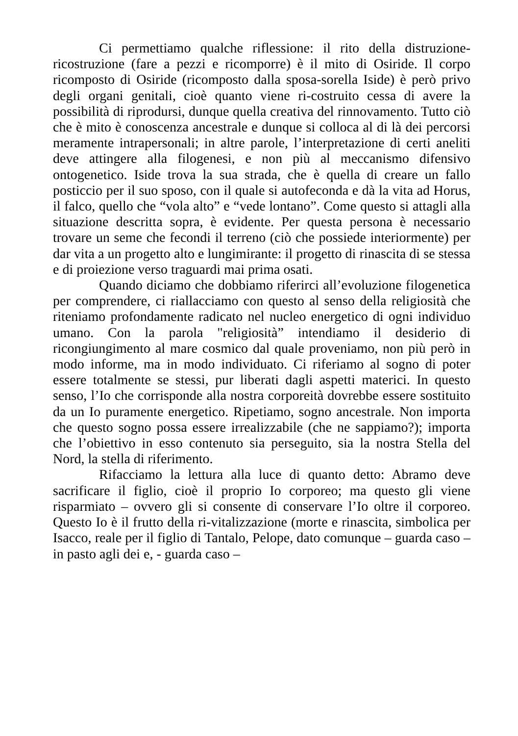Ci permettiamo qualche riflessione: il rito della distruzione-ricostruzione (fare a pezzi e ricomporre) è il mito di Osiride. Il corpo ricomposto di Osiride (ricomposto dalla sposa-sorella Iside) è però privo degli organi genitali, cioè quanto viene ri-costruito cessa di avere la possibilità di riprodursi, dunque quella creativa del rinnovamento. Tutto ciò che è mito è conoscenza ancestrale e dunque si colloca al di là dei percorsi meramente intrapersonali; in altre parole, l’interpretazione di certi aneliti deve attingere alla filogenesi, e non più al meccanismo difensivo ontogenetico. Iside trova la sua strada, che è quella di creare un fallo posticcio per il suo sposo, con il quale si autofeconda e dà la vita ad Horus, il falco, quello che “vola alto” e “vede lontano”. Come questo si attagli alla situazione descritta sopra, è evidente. Per questa persona è necessario trovare un seme che fecondi il terreno (ciò che possiede interiormente) per dar vita a un progetto alto e lungimirante: il progetto di rinascita di se stessa e di proiezione verso traguardi mai prima osati.
Quando diciamo che dobbiamo riferirci all’evoluzione filogenetica per comprendere, ci riallacciamo con questo al senso della religiosità che riteniamo profondamente radicato nel nucleo energetico di ogni individuo umano. Con la parola "religiosità” intendiamo il desiderio di ricongiungimento al mare cosmico dal quale proveniamo, non più però in modo informe, ma in modo individuato. Ci riferiamo al sogno di poter essere totalmente se stessi, pur liberati dagli aspetti materici. In questo senso, l’Io che corrisponde alla nostra corporeità dovrebbe essere sostituito da un Io puramente energetico. Ripetiamo, sogno ancestrale. Non importa che questo sogno possa essere irrealizzabile (che ne sappiamo?); importa che l’obiettivo in esso contenuto sia perseguito, sia la nostra Stella del Nord, la stella di riferimento.
Rifacciamo la lettura alla luce di quanto detto: Abramo deve sacrificare il figlio, cioè il proprio Io corporeo; ma questo gli viene risparmiato – ovvero gli si consente di conservare l’Io oltre il corporeo. Questo Io è il frutto della ri-vitalizzazione (morte e rinascita, simbolica per Isacco, reale per il figlio di Tantalo, Pelope, dato comunque – guarda caso – in pasto agli dei e, - guarda caso –